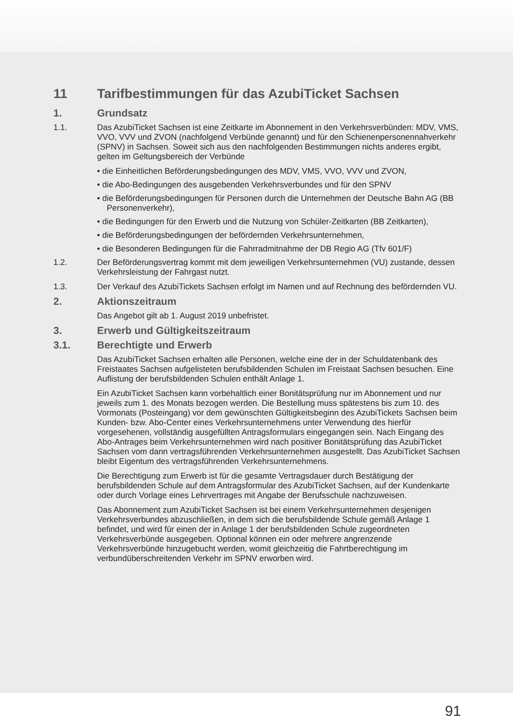11 Tarifbestimmungen für das AzubiTicket Sachsen
1. Grundsatz
1.1. Das AzubiTicket Sachsen ist eine Zeitkarte im Abonnement in den Verkehrsverbünden: MDV, VMS, VVO, VVV und ZVON (nachfolgend Verbünde genannt) und für den Schienenpersonennahverkehr (SPNV) in Sachsen. Soweit sich aus den nachfolgenden Bestimmungen nichts anderes ergibt, gelten im Geltungsbereich der Verbünde
• die Einheitlichen Beförderungsbedingungen des MDV, VMS, VVO, VVV und ZVON,
• die Abo-Bedingungen des ausgebenden Verkehrsverbundes und für den SPNV
• die Beförderungsbedingungen für Personen durch die Unternehmen der Deutsche Bahn AG (BB Personenverkehr),
• die Bedingungen für den Erwerb und die Nutzung von Schüler-Zeitkarten (BB Zeitkarten),
• die Beförderungsbedingungen der befördernden Verkehrsunternehmen,
• die Besonderen Bedingungen für die Fahrradmitnahme der DB Regio AG (Tfv 601/F)
1.2. Der Beförderungsvertrag kommt mit dem jeweiligen Verkehrsunternehmen (VU) zustande, dessen Verkehrsleistung der Fahrgast nutzt.
1.3. Der Verkauf des AzubiTickets Sachsen erfolgt im Namen und auf Rechnung des befördernden VU.
2. Aktionszeitraum
Das Angebot gilt ab 1. August 2019 unbefristet.
3. Erwerb und Gültigkeitszeitraum
3.1. Berechtigte und Erwerb
Das AzubiTicket Sachsen erhalten alle Personen, welche eine der in der Schuldatenbank des Freistaates Sachsen aufgelisteten berufsbildenden Schulen im Freistaat Sachsen besuchen. Eine Auflistung der berufsbildenden Schulen enthält Anlage 1.
Ein AzubiTicket Sachsen kann vorbehaltlich einer Bonitätsprüfung nur im Abonnement und nur jeweils zum 1. des Monats bezogen werden. Die Bestellung muss spätestens bis zum 10. des Vormonats (Posteingang) vor dem gewünschten Gültigkeitsbeginn des AzubiTickets Sachsen beim Kunden- bzw. Abo-Center eines Verkehrsunternehmens unter Verwendung des hierfür vorgesehenen, vollständig ausgefüllten Antragsformulars eingegangen sein. Nach Eingang des Abo-Antrages beim Verkehrsunternehmen wird nach positiver Bonitätsprüfung das AzubiTicket Sachsen vom dann vertragsführenden Verkehrsunternehmen ausgestellt. Das AzubiTicket Sachsen bleibt Eigentum des vertragsführenden Verkehrsunternehmens.
Die Berechtigung zum Erwerb ist für die gesamte Vertragsdauer durch Bestätigung der berufsbildenden Schule auf dem Antragsformular des AzubiTicket Sachsen, auf der Kundenkarte oder durch Vorlage eines Lehrvertrages mit Angabe der Berufsschule nachzuweisen.
Das Abonnement zum AzubiTicket Sachsen ist bei einem Verkehrsunternehmen desjenigen Verkehrsverbundes abzuschließen, in dem sich die berufsbildende Schule gemäß Anlage 1 befindet, und wird für einen der in Anlage 1 der berufsbildenden Schule zugeordneten Verkehrsverbünde ausgegeben. Optional können ein oder mehrere angrenzende Verkehrsverbünde hinzugebucht werden, womit gleichzeitig die Fahrtberechtigung im verbundüberschreitenden Verkehr im SPNV erworben wird.
91